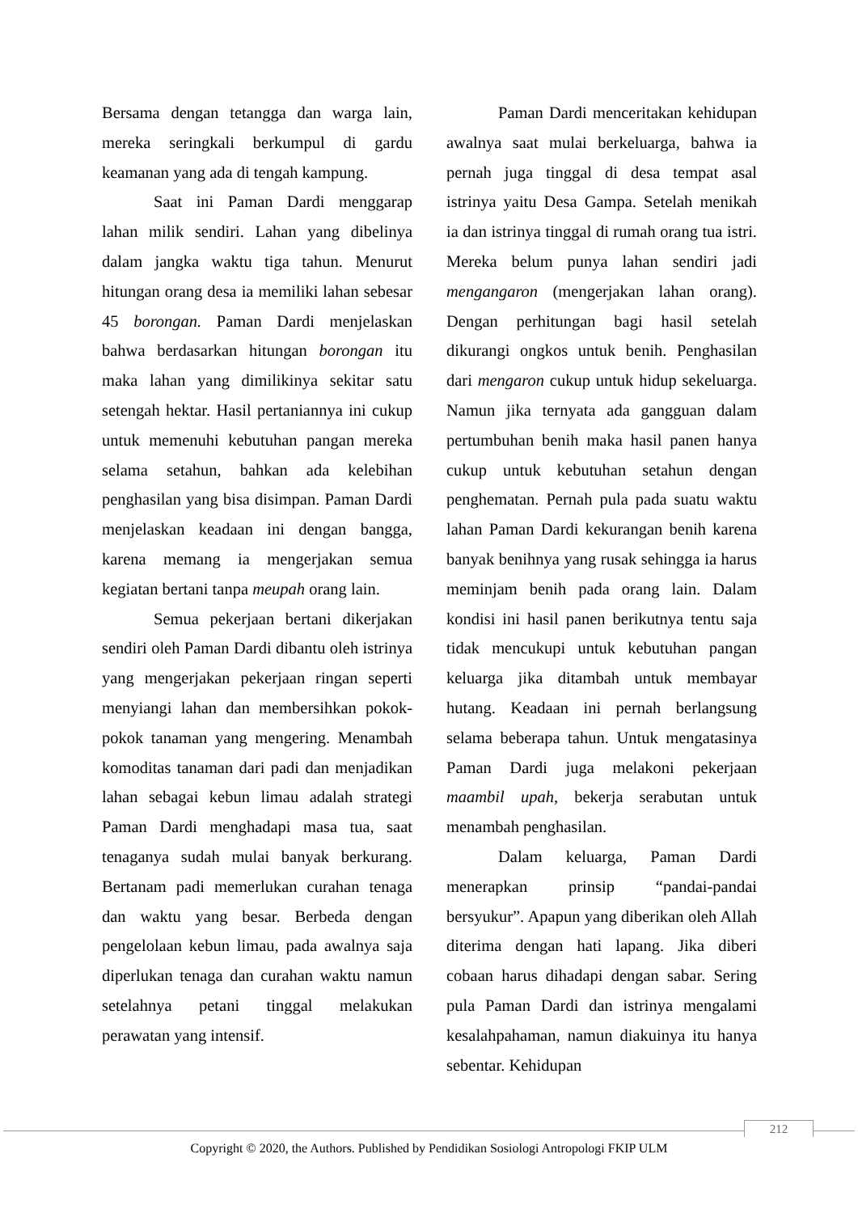Bersama dengan tetangga dan warga lain, mereka seringkali berkumpul di gardu keamanan yang ada di tengah kampung.
Saat ini Paman Dardi menggarap lahan milik sendiri. Lahan yang dibelinya dalam jangka waktu tiga tahun. Menurut hitungan orang desa ia memiliki lahan sebesar 45 borongan. Paman Dardi menjelaskan bahwa berdasarkan hitungan borongan itu maka lahan yang dimilikinya sekitar satu setengah hektar. Hasil pertaniannya ini cukup untuk memenuhi kebutuhan pangan mereka selama setahun, bahkan ada kelebihan penghasilan yang bisa disimpan. Paman Dardi menjelaskan keadaan ini dengan bangga, karena memang ia mengerjakan semua kegiatan bertani tanpa meupah orang lain.
Semua pekerjaan bertani dikerjakan sendiri oleh Paman Dardi dibantu oleh istrinya yang mengerjakan pekerjaan ringan seperti menyiangi lahan dan membersihkan pokok-pokok tanaman yang mengering. Menambah komoditas tanaman dari padi dan menjadikan lahan sebagai kebun limau adalah strategi Paman Dardi menghadapi masa tua, saat tenaganya sudah mulai banyak berkurang. Bertanam padi memerlukan curahan tenaga dan waktu yang besar. Berbeda dengan pengelolaan kebun limau, pada awalnya saja diperlukan tenaga dan curahan waktu namun setelahnya petani tinggal melakukan perawatan yang intensif.
Paman Dardi menceritakan kehidupan awalnya saat mulai berkeluarga, bahwa ia pernah juga tinggal di desa tempat asal istrinya yaitu Desa Gampa. Setelah menikah ia dan istrinya tinggal di rumah orang tua istri. Mereka belum punya lahan sendiri jadi mengangaron (mengerjakan lahan orang). Dengan perhitungan bagi hasil setelah dikurangi ongkos untuk benih. Penghasilan dari mengaron cukup untuk hidup sekeluarga. Namun jika ternyata ada gangguan dalam pertumbuhan benih maka hasil panen hanya cukup untuk kebutuhan setahun dengan penghematan. Pernah pula pada suatu waktu lahan Paman Dardi kekurangan benih karena banyak benihnya yang rusak sehingga ia harus meminjam benih pada orang lain. Dalam kondisi ini hasil panen berikutnya tentu saja tidak mencukupi untuk kebutuhan pangan keluarga jika ditambah untuk membayar hutang. Keadaan ini pernah berlangsung selama beberapa tahun. Untuk mengatasinya Paman Dardi juga melakoni pekerjaan maambil upah, bekerja serabutan untuk menambah penghasilan.
Dalam keluarga, Paman Dardi menerapkan prinsip “pandai-pandai bersyukur”. Apapun yang diberikan oleh Allah diterima dengan hati lapang. Jika diberi cobaan harus dihadapi dengan sabar. Sering pula Paman Dardi dan istrinya mengalami kesalahpahaman, namun diakuinya itu hanya sebentar. Kehidupan
212
Copyright © 2020, the Authors. Published by Pendidikan Sosiologi Antropologi FKIP ULM